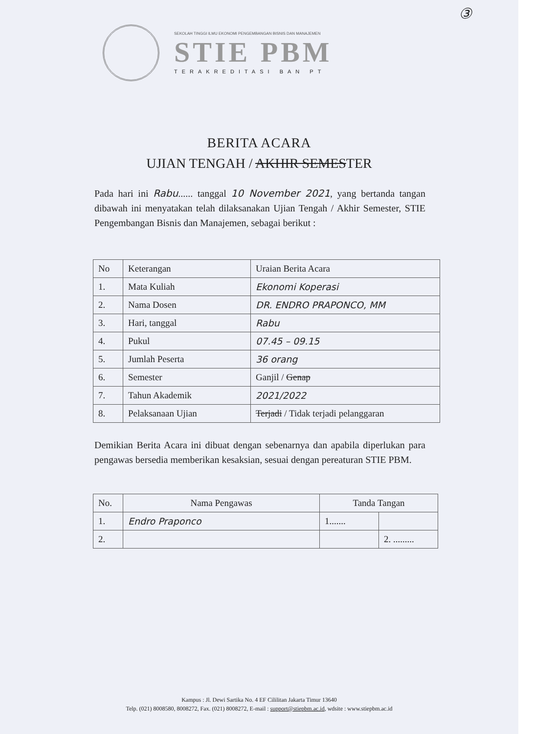③
SEKOLAH TINGGI ILMU EKONOMI PENGEMBANGAN BISNIS DAN MANAJEMEN
STIE PBM
TERAKREDITASI BAN PT
BERITA ACARA
UJIAN TENGAH / AKHIR SEMESTER
Pada hari ini Rabu...... tanggal 10 November 2021, yang bertanda tangan dibawah ini menyatakan telah dilaksanakan Ujian Tengah / Akhir Semester, STIE Pengembangan Bisnis dan Manajemen, sebagai berikut :
| No | Keterangan | Uraian Berita Acara |
| --- | --- | --- |
| 1. | Mata Kuliah | Ekonomi Koperasi |
| 2. | Nama Dosen | DR. ENDRO PRAPONCO, MM |
| 3. | Hari, tanggal | Rabu |
| 4. | Pukul | 07.45 – 09.15 |
| 5. | Jumlah Peserta | 36 orang |
| 6. | Semester | Ganjil / Genap |
| 7. | Tahun Akademik | 2021/2022 |
| 8. | Pelaksanaan Ujian | Terjadi / Tidak terjadi pelanggaran |
Demikian Berita Acara ini dibuat dengan sebenarnya dan apabila diperlukan para pengawas bersedia memberikan kesaksian, sesuai dengan pereaturan STIE PBM.
| No. | Nama Pengawas | Tanda Tangan | |
| --- | --- | --- | --- |
| 1. | Endro Praponco | 1....... | |
| 2. | | | 2. ......... |
Kampus : Jl. Dewi Sartika No. 4 EF Cililitan Jakarta Timur 13640
Telp. (021) 8008580, 8008272, Fax. (021) 8008272, E-mail : support@stiepbm.ac.id, wdsite : www.stiepbm.ac.id